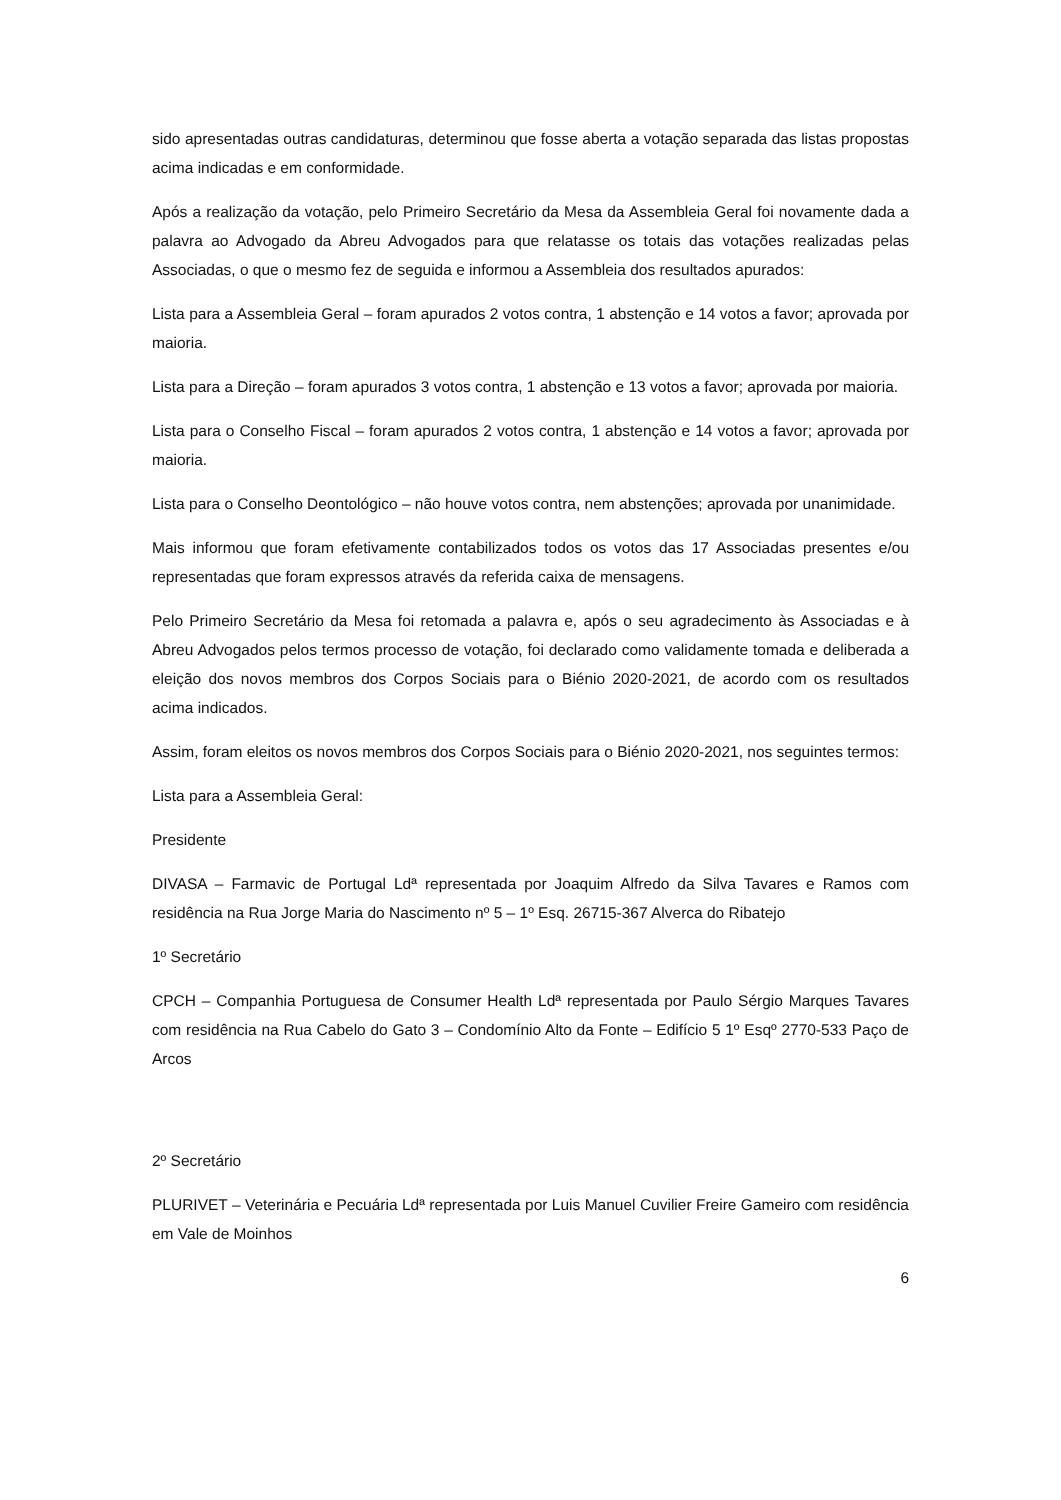sido apresentadas outras candidaturas, determinou que fosse aberta a votação separada das listas propostas acima indicadas e em conformidade.
Após a realização da votação, pelo Primeiro Secretário da Mesa da Assembleia Geral foi novamente dada a palavra ao Advogado da Abreu Advogados para que relatasse os totais das votações realizadas pelas Associadas, o que o mesmo fez de seguida e informou a Assembleia dos resultados apurados:
Lista para a Assembleia Geral – foram apurados 2 votos contra, 1 abstenção e 14 votos a favor; aprovada por maioria.
Lista para a Direção – foram apurados 3 votos contra, 1 abstenção e 13 votos a favor; aprovada por maioria.
Lista para o Conselho Fiscal – foram apurados 2 votos contra, 1 abstenção e 14 votos a favor; aprovada por maioria.
Lista para o Conselho Deontológico – não houve votos contra, nem abstenções; aprovada por unanimidade.
Mais informou que foram efetivamente contabilizados todos os votos das 17 Associadas presentes e/ou representadas que foram expressos através da referida caixa de mensagens.
Pelo Primeiro Secretário da Mesa foi retomada a palavra e, após o seu agradecimento às Associadas e à Abreu Advogados pelos termos processo de votação, foi declarado como validamente tomada e deliberada a eleição dos novos membros dos Corpos Sociais para o Biénio 2020-2021, de acordo com os resultados acima indicados.
Assim, foram eleitos os novos membros dos Corpos Sociais para o Biénio 2020-2021, nos seguintes termos:
Lista para a Assembleia Geral:
Presidente
DIVASA – Farmavic de Portugal Ldª representada por Joaquim Alfredo da Silva Tavares e Ramos com residência na Rua Jorge Maria do Nascimento nº 5 – 1º Esq. 26715-367 Alverca do Ribatejo
1º Secretário
CPCH – Companhia Portuguesa de Consumer Health Ldª representada por Paulo Sérgio Marques Tavares com residência na Rua Cabelo do Gato 3 – Condomínio Alto da Fonte – Edifício 5 1º Esqº 2770-533 Paço de Arcos
2º Secretário
PLURIVET – Veterinária e Pecuária Ldª representada por Luis Manuel Cuvilier Freire Gameiro com residência em Vale de Moinhos
6